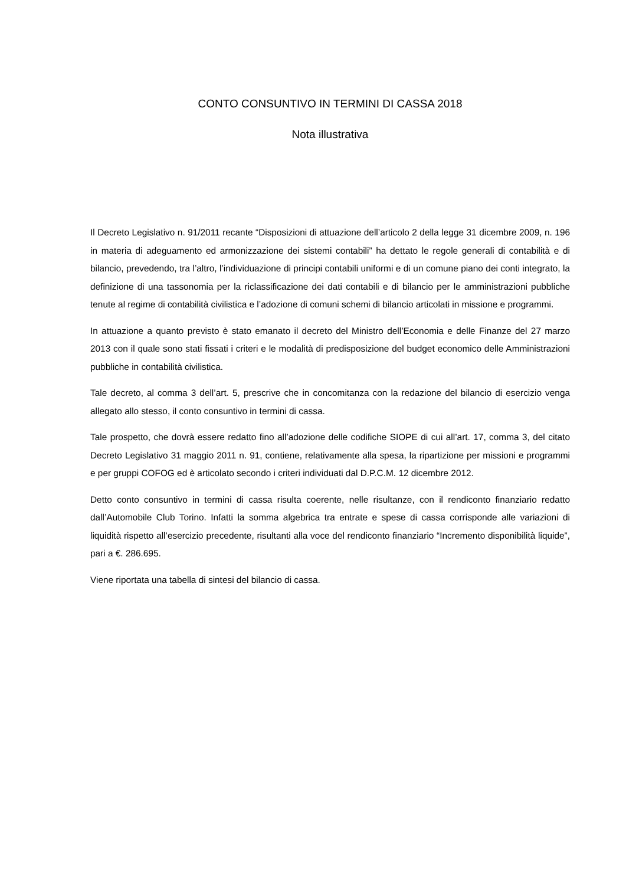CONTO CONSUNTIVO IN TERMINI DI CASSA 2018
Nota illustrativa
Il Decreto Legislativo n. 91/2011 recante “Disposizioni di attuazione dell’articolo 2 della legge 31 dicembre 2009, n. 196 in materia di adeguamento ed armonizzazione dei sistemi contabili” ha dettato le regole generali di contabilità e di bilancio, prevedendo, tra l’altro, l’individuazione di principi contabili uniformi e di un comune piano dei conti integrato, la definizione di una tassonomia per la riclassificazione dei dati contabili e di bilancio per le amministrazioni pubbliche tenute al regime di contabilità civilistica e l’adozione di comuni schemi di bilancio articolati in missione e programmi.
In attuazione a quanto previsto è stato emanato il decreto del Ministro dell’Economia e delle Finanze del 27 marzo 2013 con il quale sono stati fissati i criteri e le modalità di predisposizione del budget economico delle Amministrazioni pubbliche in contabilità civilistica.
Tale decreto, al comma 3 dell’art. 5, prescrive che in concomitanza con la redazione del bilancio di esercizio venga allegato allo stesso, il conto consuntivo in termini di cassa.
Tale prospetto, che dovrà essere redatto fino all’adozione delle codifiche SIOPE di cui all’art. 17, comma 3, del citato Decreto Legislativo 31 maggio 2011 n. 91, contiene, relativamente alla spesa, la ripartizione per missioni e programmi e per gruppi COFOG ed è articolato secondo i criteri individuati dal D.P.C.M. 12 dicembre 2012.
Detto conto consuntivo in termini di cassa risulta coerente, nelle risultanze, con il rendiconto finanziario redatto dall’Automobile Club Torino. Infatti la somma algebrica tra entrate e spese di cassa corrisponde alle variazioni di liquidità rispetto all’esercizio precedente, risultanti alla voce del rendiconto finanziario “Incremento disponibilità liquide”, pari a €. 286.695.
Viene riportata una tabella di sintesi del bilancio di cassa.